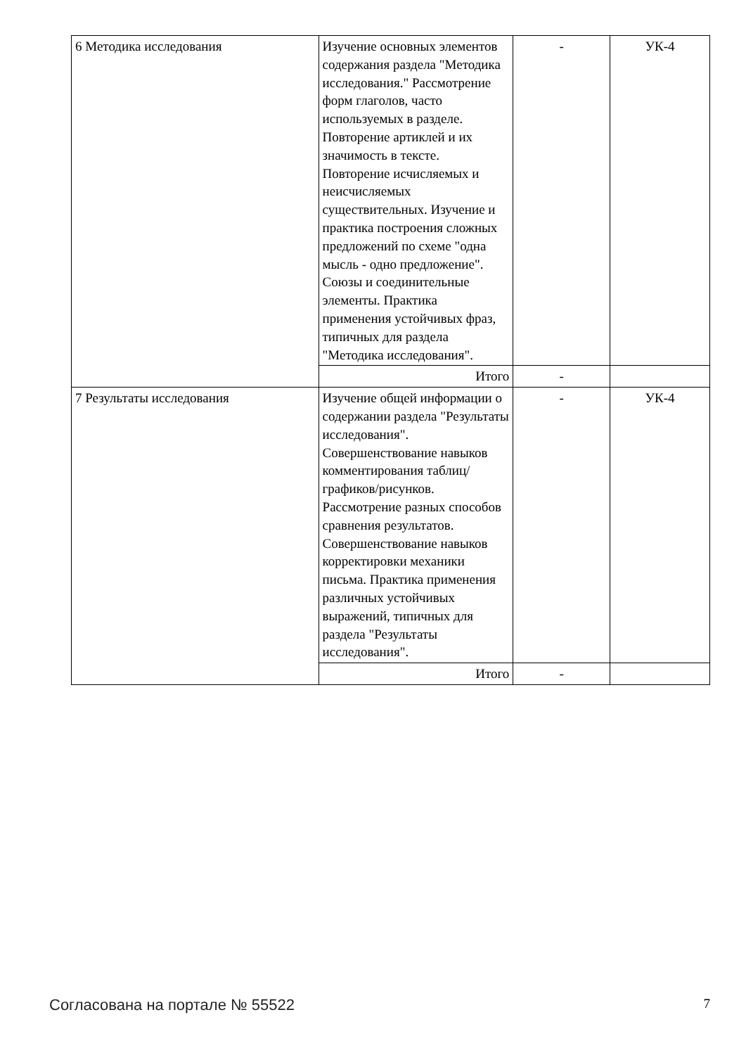| 6 Методика исследования | Изучение основных элементов содержания раздела "Методика исследования." Рассмотрение форм глаголов, часто используемых в разделе. Повторение артиклей и их значимость в тексте. Повторение исчисляемых и неисчисляемых существительных. Изучение и практика построения сложных предложений по схеме "одна мысль - одно предложение". Союзы и соединительные элементы. Практика применения устойчивых фраз, типичных для раздела "Методика исследования". | - | УК-4 |
| | Итого | - | |
| 7 Результаты исследования | Изучение общей информации о содержании раздела "Результаты исследования". Совершенствование навыков комментирования таблиц/графиков/рисунков. Рассмотрение разных способов сравнения результатов. Совершенствование навыков корректировки механики письма. Практика применения различных устойчивых выражений, типичных для раздела "Результаты исследования". | - | УК-4 |
| | Итого | - | |
Согласована на портале № 55522 7